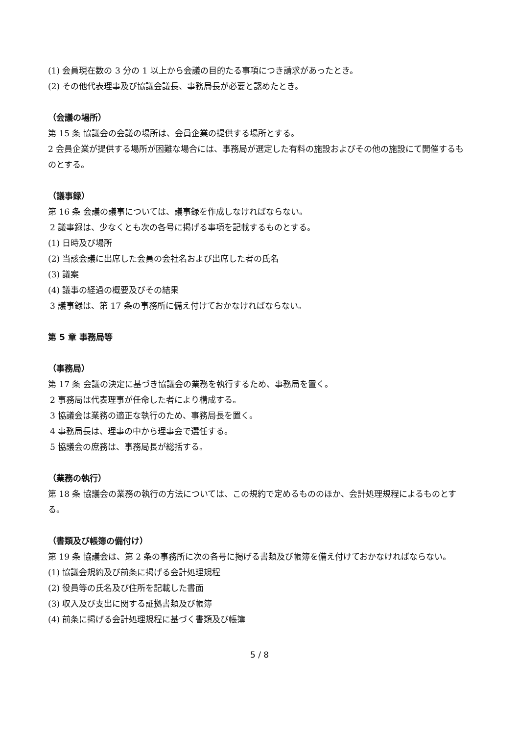(1) 会員現在数の 3 分の 1 以上から会議の目的たる事項につき請求があったとき。
(2) その他代表理事及び協議会議長、事務局長が必要と認めたとき。
（会議の場所）
第 15 条 協議会の会議の場所は、会員企業の提供する場所とする。
2 会員企業が提供する場所が困難な場合には、事務局が選定した有料の施設およびその他の施設にて開催するものとする。
（議事録）
第 16 条 会議の議事については、議事録を作成しなければならない。
2 議事録は、少なくとも次の各号に掲げる事項を記載するものとする。
(1) 日時及び場所
(2) 当該会議に出席した会員の会社名および出席した者の氏名
(3) 議案
(4) 議事の経過の概要及びその結果
3 議事録は、第 17 条の事務所に備え付けておかなければならない。
第 5 章 事務局等
（事務局）
第 17 条 会議の決定に基づき協議会の業務を執行するため、事務局を置く。
2 事務局は代表理事が任命した者により構成する。
3 協議会は業務の適正な執行のため、事務局長を置く。
4 事務局長は、理事の中から理事会で選任する。
5 協議会の庶務は、事務局長が総括する。
（業務の執行）
第 18 条 協議会の業務の執行の方法については、この規約で定めるもののほか、会計処理規程によるものとする。
（書類及び帳簿の備付け）
第 19 条 協議会は、第 2 条の事務所に次の各号に掲げる書類及び帳簿を備え付けておかなければならない。
(1) 協議会規約及び前条に掲げる会計処理規程
(2) 役員等の氏名及び住所を記載した書面
(3) 収入及び支出に関する証拠書類及び帳簿
(4) 前条に掲げる会計処理規程に基づく書類及び帳簿
5 / 8